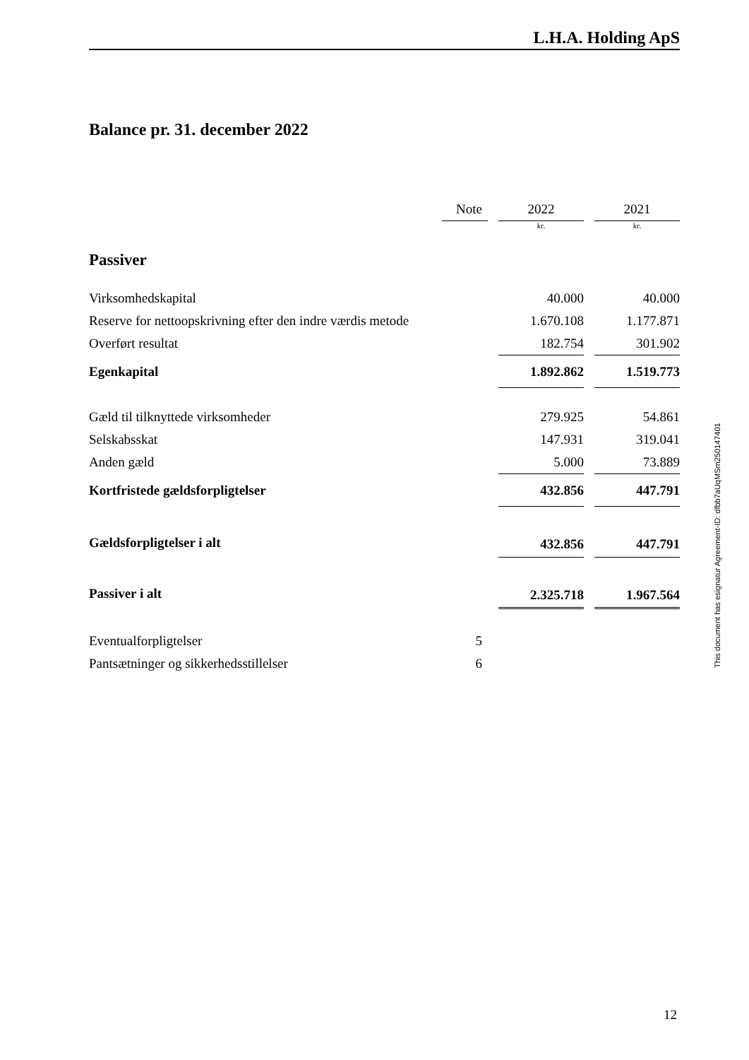L.H.A. Holding ApS
Balance pr. 31. december 2022
| | Note | | 2022 | | 2021 |
| | | | kr. | | kr. |
| Passiver | | | | | |
| Virksomhedskapital | | | 40.000 | | 40.000 |
| Reserve for nettoopskrivning efter den indre værdis metode | | | 1.670.108 | | 1.177.871 |
| Overført resultat | | | 182.754 | | 301.902 |
| Egenkapital | | | 1.892.862 | | 1.519.773 |
| Gæld til tilknyttede virksomheder | | | 279.925 | | 54.861 |
| Selskabsskat | | | 147.931 | | 319.041 |
| Anden gæld | | | 5.000 | | 73.889 |
| Kortfristede gældsforpligtelser | | | 432.856 | | 447.791 |
| Gældsforpligtelser i alt | | | 432.856 | | 447.791 |
| Passiver i alt | | | 2.325.718 | | 1.967.564 |
| Eventualforpligtelser | 5 | | | | |
| Pantsætninger og sikkerhedsstillelser | 6 | | | | |
This document has esignatur Agreement-ID: dfbb7aUqMSm250147401
12